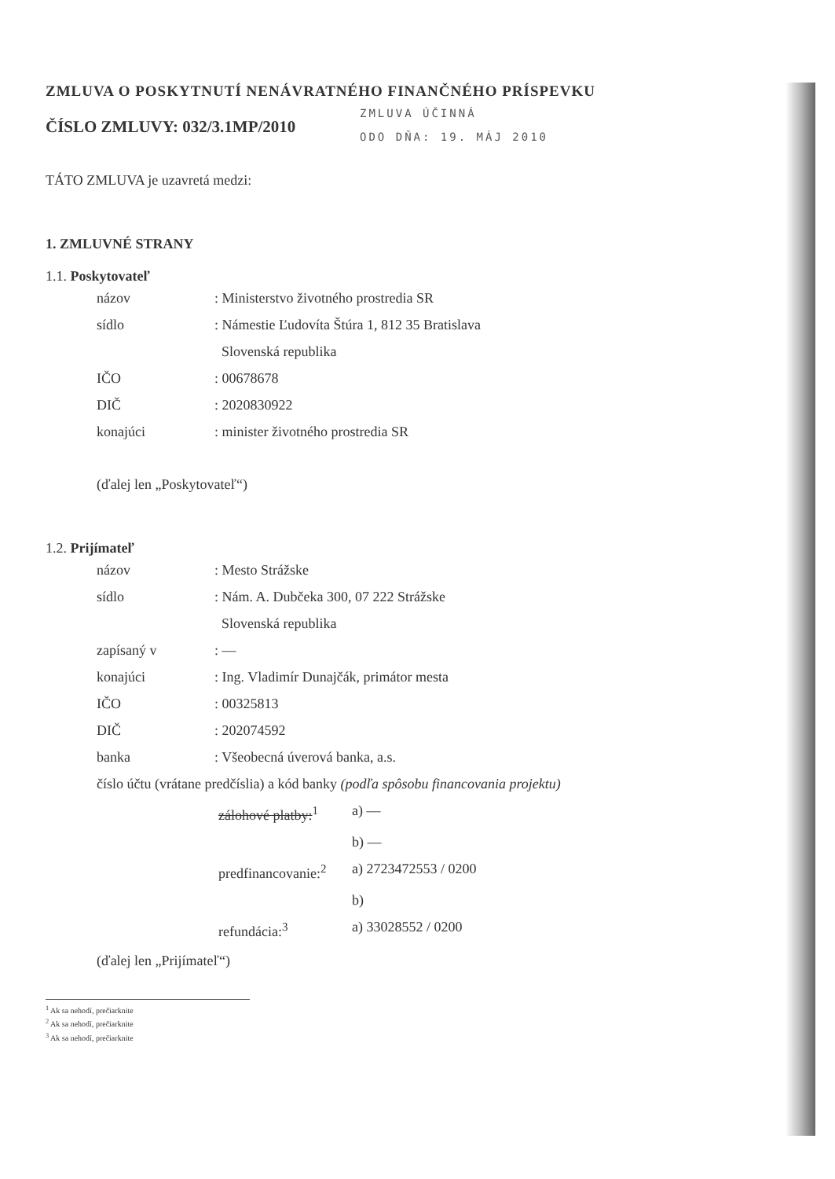ZMLUVA O POSKYTNUTÍ NENÁVRATNÉHO FINANČNÉHO PRÍSPEVKU
ČÍSLO ZMLUVY: 032/3.1MP/2010
ZMLUVA ÚČINNÁ
ODO DŇA: 19. MÁJ 2010
TÁTO ZMLUVA je uzavretá medzi:
1. ZMLUVNÉ STRANY
1.1. Poskytovateľ
názov : Ministerstvo životného prostredia SR
sídlo : Námestie Ľudovíta Štúra 1, 812 35 Bratislava
Slovenská republika
IČO : 00678678
DIČ : 2020830922
konajúci : minister životného prostredia SR
(ďalej len „Poskytovateľ“)
1.2. Prijímateľ
názov : Mesto Strážske
sídlo : Nám. A. Dubčeka 300, 07 222 Strážske
Slovenská republika
zapísaný v : —
konajúci : Ing. Vladimír Dunajčák, primátor mesta
IČO : 00325813
DIČ : 202074592
banka : Všeobecná úverová banka, a.s.
číslo účtu (vrátane predčíslia) a kód banky (podľa spôsobu financovania projektu)
zálohové platby:<sup>1</sup>
a) —
b) —
predfinancovanie:<sup>2</sup>
a) 2723472553 / 0200
b)
refundácia:<sup>3</sup> a) 33028552 / 0200
(ďalej len „Prijímateľ“)
<sup>1</sup> Ak sa nehodí, prečiarknite
<sup>2</sup> Ak sa nehodí, prečiarknite
<sup>3</sup> Ak sa nehodí, prečiarknite